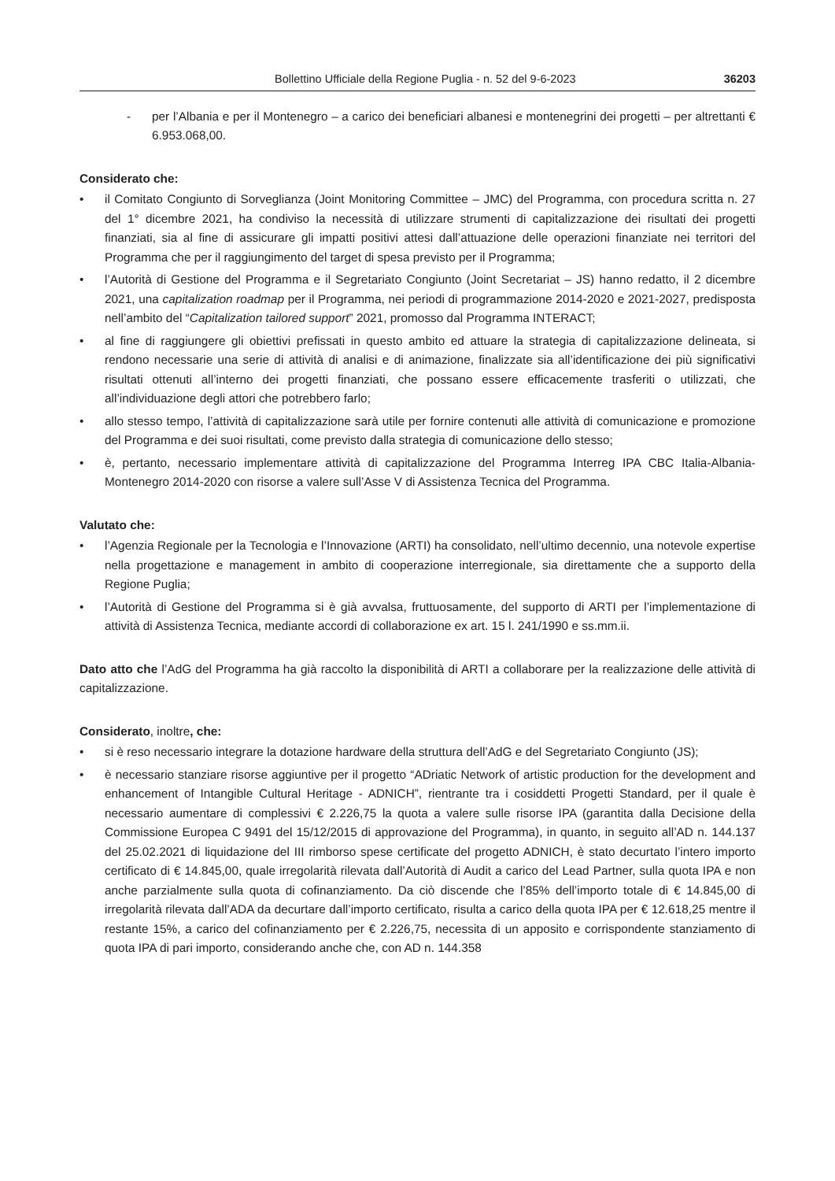Bollettino Ufficiale della Regione Puglia - n. 52 del 9-6-2023 36203
- per l’Albania e per il Montenegro – a carico dei beneficiari albanesi e montenegrini dei progetti – per altrettanti € 6.953.068,00.
Considerato che:
• il Comitato Congiunto di Sorveglianza (Joint Monitoring Committee – JMC) del Programma, con procedura scritta n. 27 del 1° dicembre 2021, ha condiviso la necessità di utilizzare strumenti di capitalizzazione dei risultati dei progetti finanziati, sia al fine di assicurare gli impatti positivi attesi dall’attuazione delle operazioni finanziate nei territori del Programma che per il raggiungimento del target di spesa previsto per il Programma;
• l’Autorità di Gestione del Programma e il Segretariato Congiunto (Joint Secretariat – JS) hanno redatto, il 2 dicembre 2021, una capitalization roadmap per il Programma, nei periodi di programmazione 2014-2020 e 2021-2027, predisposta nell’ambito del “Capitalization tailored support” 2021, promosso dal Programma INTERACT;
• al fine di raggiungere gli obiettivi prefissati in questo ambito ed attuare la strategia di capitalizzazione delineata, si rendono necessarie una serie di attività di analisi e di animazione, finalizzate sia all’identificazione dei più significativi risultati ottenuti all’interno dei progetti finanziati, che possano essere efficacemente trasferiti o utilizzati, che all’individuazione degli attori che potrebbero farlo;
• allo stesso tempo, l’attività di capitalizzazione sarà utile per fornire contenuti alle attività di comunicazione e promozione del Programma e dei suoi risultati, come previsto dalla strategia di comunicazione dello stesso;
• è, pertanto, necessario implementare attività di capitalizzazione del Programma Interreg IPA CBC Italia-Albania-Montenegro 2014-2020 con risorse a valere sull’Asse V di Assistenza Tecnica del Programma.
Valutato che:
• l’Agenzia Regionale per la Tecnologia e l’Innovazione (ARTI) ha consolidato, nell’ultimo decennio, una notevole expertise nella progettazione e management in ambito di cooperazione interregionale, sia direttamente che a supporto della Regione Puglia;
• l’Autorità di Gestione del Programma si è già avvalsa, fruttuosamente, del supporto di ARTI per l’implementazione di attività di Assistenza Tecnica, mediante accordi di collaborazione ex art. 15 l. 241/1990 e ss.mm.ii.
Dato atto che l’AdG del Programma ha già raccolto la disponibilità di ARTI a collaborare per la realizzazione delle attività di capitalizzazione.
Considerato, inoltre, che:
• si è reso necessario integrare la dotazione hardware della struttura dell’AdG e del Segretariato Congiunto (JS);
• è necessario stanziare risorse aggiuntive per il progetto “ADriatic Network of artistic production for the development and enhancement of Intangible Cultural Heritage - ADNICH”, rientrante tra i cosiddetti Progetti Standard, per il quale è necessario aumentare di complessivi € 2.226,75 la quota a valere sulle risorse IPA (garantita dalla Decisione della Commissione Europea C 9491 del 15/12/2015 di approvazione del Programma), in quanto, in seguito all’AD n. 144.137 del 25.02.2021 di liquidazione del III rimborso spese certificate del progetto ADNICH, è stato decurtato l’intero importo certificato di € 14.845,00, quale irregolarità rilevata dall’Autorità di Audit a carico del Lead Partner, sulla quota IPA e non anche parzialmente sulla quota di cofinanziamento. Da ciò discende che l’85% dell’importo totale di € 14.845,00 di irregolarità rilevata dall’ADA da decurtare dall’importo certificato, risulta a carico della quota IPA per € 12.618,25 mentre il restante 15%, a carico del cofinanziamento per € 2.226,75, necessita di un apposito e corrispondente stanziamento di quota IPA di pari importo, considerando anche che, con AD n. 144.358